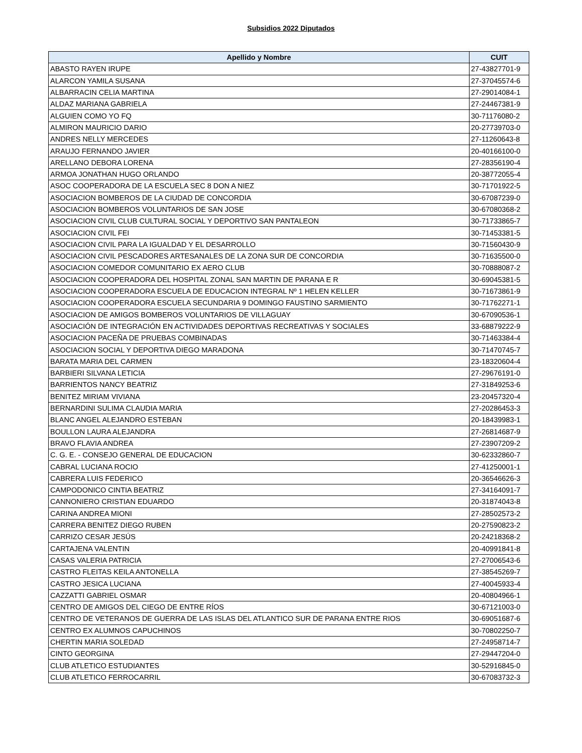Subsidios 2022 Diputados
| Apellido y Nombre | CUIT |
| --- | --- |
| ABASTO RAYEN IRUPE | 27-43827701-9 |
| ALARCON YAMILA SUSANA | 27-37045574-6 |
| ALBARRACIN CELIA MARTINA | 27-29014084-1 |
| ALDAZ MARIANA GABRIELA | 27-24467381-9 |
| ALGUIEN COMO YO FQ | 30-71176080-2 |
| ALMIRON MAURICIO DARIO | 20-27739703-0 |
| ANDRES NELLY MERCEDES | 27-11260643-8 |
| ARAUJO FERNANDO JAVIER | 20-40166100-0 |
| ARELLANO DEBORA LORENA | 27-28356190-4 |
| ARMOA JONATHAN HUGO ORLANDO | 20-38772055-4 |
| ASOC COOPERADORA DE LA ESCUELA SEC 8 DON A NIEZ | 30-71701922-5 |
| ASOCIACION BOMBEROS DE LA CIUDAD DE CONCORDIA | 30-67087239-0 |
| ASOCIACION BOMBEROS VOLUNTARIOS DE SAN JOSE | 30-67080368-2 |
| ASOCIACION CIVIL CLUB CULTURAL SOCIAL Y DEPORTIVO SAN PANTALEON | 30-71733865-7 |
| ASOCIACION CIVIL FEI | 30-71453381-5 |
| ASOCIACION CIVIL PARA LA IGUALDAD Y EL DESARROLLO | 30-71560430-9 |
| ASOCIACION CIVIL PESCADORES ARTESANALES DE LA ZONA SUR DE CONCORDIA | 30-71635500-0 |
| ASOCIACION COMEDOR COMUNITARIO EX AERO CLUB | 30-70888087-2 |
| ASOCIACION COOPERADORA DEL HOSPITAL ZONAL SAN MARTIN DE PARANA E R | 30-69045381-5 |
| ASOCIACION COOPERADORA ESCUELA DE EDUCACION INTEGRAL Nº 1 HELEN KELLER | 30-71673861-9 |
| ASOCIACION COOPERADORA ESCUELA SECUNDARIA 9 DOMINGO FAUSTINO SARMIENTO | 30-71762271-1 |
| ASOCIACION DE AMIGOS BOMBEROS VOLUNTARIOS DE VILLAGUAY | 30-67090536-1 |
| ASOCIACIÓN DE INTEGRACIÓN EN ACTIVIDADES DEPORTIVAS RECREATIVAS Y SOCIALES | 33-68879222-9 |
| ASOCIACION PACEÑA DE PRUEBAS COMBINADAS | 30-71463384-4 |
| ASOCIACION SOCIAL Y DEPORTIVA DIEGO MARADONA | 30-71470745-7 |
| BARATA MARIA DEL CARMEN | 23-18320604-4 |
| BARBIERI SILVANA LETICIA | 27-29676191-0 |
| BARRIENTOS NANCY BEATRIZ | 27-31849253-6 |
| BENITEZ MIRIAM VIVIANA | 23-20457320-4 |
| BERNARDINI SULIMA CLAUDIA MARIA | 27-20286453-3 |
| BLANC ANGEL ALEJANDRO ESTEBAN | 20-18439983-1 |
| BOULLON LAURA ALEJANDRA | 27-26814687-9 |
| BRAVO FLAVIA ANDREA | 27-23907209-2 |
| C. G. E. - CONSEJO GENERAL DE EDUCACION | 30-62332860-7 |
| CABRAL LUCIANA ROCIO | 27-41250001-1 |
| CABRERA LUIS FEDERICO | 20-36546626-3 |
| CAMPODONICO CINTIA BEATRIZ | 27-34164091-7 |
| CANNONIERO CRISTIAN EDUARDO | 20-31874043-8 |
| CARINA ANDREA MIONI | 27-28502573-2 |
| CARRERA BENITEZ DIEGO RUBEN | 20-27590823-2 |
| CARRIZO CESAR JESÚS | 20-24218368-2 |
| CARTAJENA VALENTIN | 20-40991841-8 |
| CASAS VALERIA PATRICIA | 27-27006543-6 |
| CASTRO FLEITAS KEILA ANTONELLA | 27-38545269-7 |
| CASTRO JESICA LUCIANA | 27-40045933-4 |
| CAZZATTI GABRIEL OSMAR | 20-40804966-1 |
| CENTRO DE AMIGOS DEL CIEGO DE ENTRE RÍOS | 30-67121003-0 |
| CENTRO DE VETERANOS DE GUERRA DE LAS ISLAS DEL ATLANTICO SUR DE PARANA ENTRE RIOS | 30-69051687-6 |
| CENTRO EX ALUMNOS CAPUCHINOS | 30-70802250-7 |
| CHERTIN MARIA SOLEDAD | 27-24958714-7 |
| CINTO GEORGINA | 27-29447204-0 |
| CLUB ATLETICO ESTUDIANTES | 30-52916845-0 |
| CLUB ATLETICO FERROCARRIL | 30-67083732-3 |